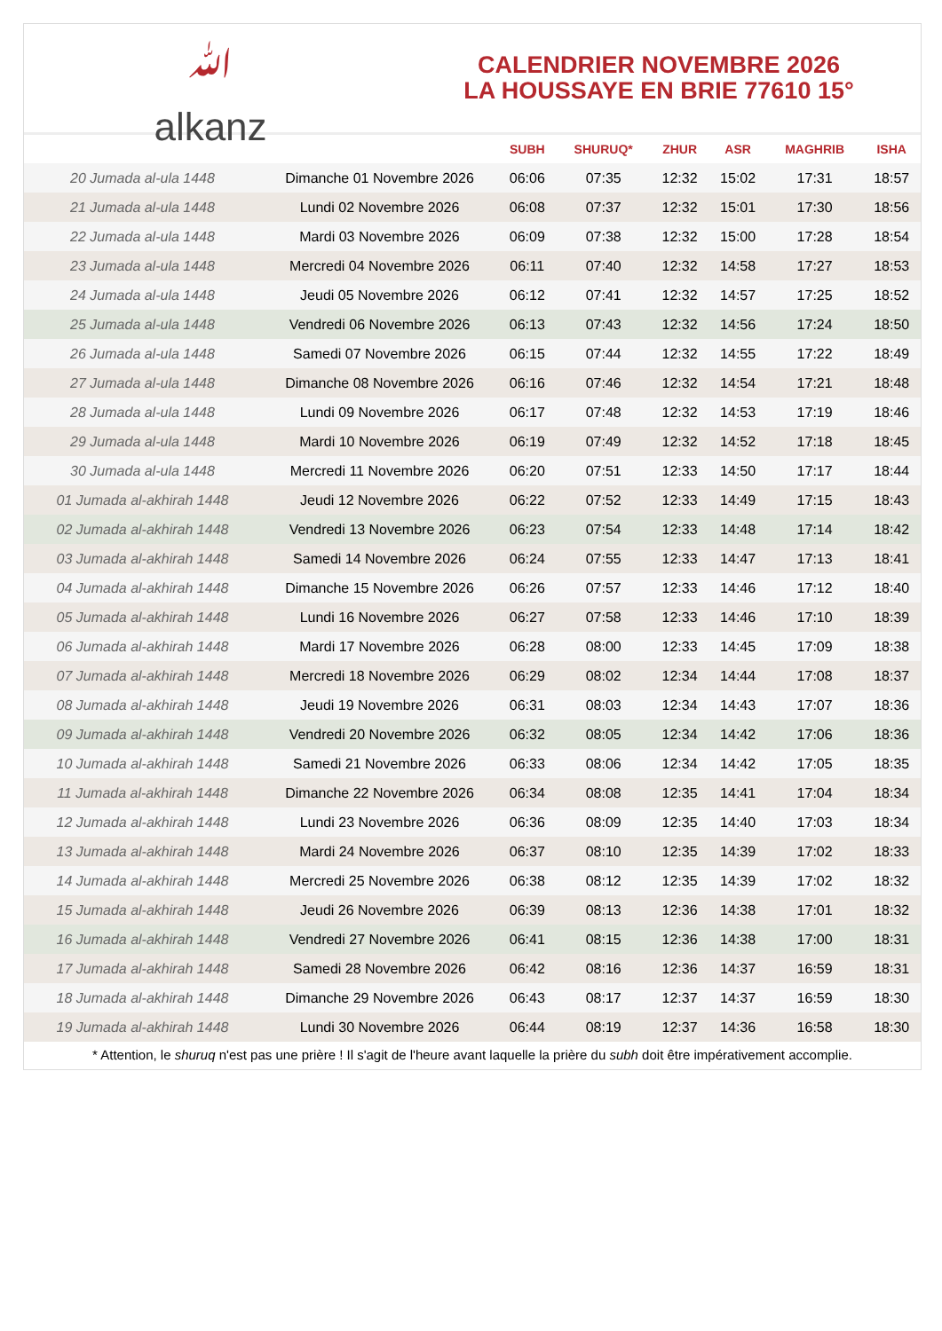ﷲ
alkanz
CALENDRIER NOVEMBRE 2026
LA HOUSSAYE EN BRIE 77610 15°
| | | SUBH | SHURUQ* | ZHUR | ASR | MAGHRIB | ISHA |
| --- | --- | --- | --- | --- | --- | --- | --- |
| 20 Jumada al-ula 1448 | Dimanche 01 Novembre 2026 | 06:06 | 07:35 | 12:32 | 15:02 | 17:31 | 18:57 |
| 21 Jumada al-ula 1448 | Lundi 02 Novembre 2026 | 06:08 | 07:37 | 12:32 | 15:01 | 17:30 | 18:56 |
| 22 Jumada al-ula 1448 | Mardi 03 Novembre 2026 | 06:09 | 07:38 | 12:32 | 15:00 | 17:28 | 18:54 |
| 23 Jumada al-ula 1448 | Mercredi 04 Novembre 2026 | 06:11 | 07:40 | 12:32 | 14:58 | 17:27 | 18:53 |
| 24 Jumada al-ula 1448 | Jeudi 05 Novembre 2026 | 06:12 | 07:41 | 12:32 | 14:57 | 17:25 | 18:52 |
| 25 Jumada al-ula 1448 | Vendredi 06 Novembre 2026 | 06:13 | 07:43 | 12:32 | 14:56 | 17:24 | 18:50 |
| 26 Jumada al-ula 1448 | Samedi 07 Novembre 2026 | 06:15 | 07:44 | 12:32 | 14:55 | 17:22 | 18:49 |
| 27 Jumada al-ula 1448 | Dimanche 08 Novembre 2026 | 06:16 | 07:46 | 12:32 | 14:54 | 17:21 | 18:48 |
| 28 Jumada al-ula 1448 | Lundi 09 Novembre 2026 | 06:17 | 07:48 | 12:32 | 14:53 | 17:19 | 18:46 |
| 29 Jumada al-ula 1448 | Mardi 10 Novembre 2026 | 06:19 | 07:49 | 12:32 | 14:52 | 17:18 | 18:45 |
| 30 Jumada al-ula 1448 | Mercredi 11 Novembre 2026 | 06:20 | 07:51 | 12:33 | 14:50 | 17:17 | 18:44 |
| 01 Jumada al-akhirah 1448 | Jeudi 12 Novembre 2026 | 06:22 | 07:52 | 12:33 | 14:49 | 17:15 | 18:43 |
| 02 Jumada al-akhirah 1448 | Vendredi 13 Novembre 2026 | 06:23 | 07:54 | 12:33 | 14:48 | 17:14 | 18:42 |
| 03 Jumada al-akhirah 1448 | Samedi 14 Novembre 2026 | 06:24 | 07:55 | 12:33 | 14:47 | 17:13 | 18:41 |
| 04 Jumada al-akhirah 1448 | Dimanche 15 Novembre 2026 | 06:26 | 07:57 | 12:33 | 14:46 | 17:12 | 18:40 |
| 05 Jumada al-akhirah 1448 | Lundi 16 Novembre 2026 | 06:27 | 07:58 | 12:33 | 14:46 | 17:10 | 18:39 |
| 06 Jumada al-akhirah 1448 | Mardi 17 Novembre 2026 | 06:28 | 08:00 | 12:33 | 14:45 | 17:09 | 18:38 |
| 07 Jumada al-akhirah 1448 | Mercredi 18 Novembre 2026 | 06:29 | 08:02 | 12:34 | 14:44 | 17:08 | 18:37 |
| 08 Jumada al-akhirah 1448 | Jeudi 19 Novembre 2026 | 06:31 | 08:03 | 12:34 | 14:43 | 17:07 | 18:36 |
| 09 Jumada al-akhirah 1448 | Vendredi 20 Novembre 2026 | 06:32 | 08:05 | 12:34 | 14:42 | 17:06 | 18:36 |
| 10 Jumada al-akhirah 1448 | Samedi 21 Novembre 2026 | 06:33 | 08:06 | 12:34 | 14:42 | 17:05 | 18:35 |
| 11 Jumada al-akhirah 1448 | Dimanche 22 Novembre 2026 | 06:34 | 08:08 | 12:35 | 14:41 | 17:04 | 18:34 |
| 12 Jumada al-akhirah 1448 | Lundi 23 Novembre 2026 | 06:36 | 08:09 | 12:35 | 14:40 | 17:03 | 18:34 |
| 13 Jumada al-akhirah 1448 | Mardi 24 Novembre 2026 | 06:37 | 08:10 | 12:35 | 14:39 | 17:02 | 18:33 |
| 14 Jumada al-akhirah 1448 | Mercredi 25 Novembre 2026 | 06:38 | 08:12 | 12:35 | 14:39 | 17:02 | 18:32 |
| 15 Jumada al-akhirah 1448 | Jeudi 26 Novembre 2026 | 06:39 | 08:13 | 12:36 | 14:38 | 17:01 | 18:32 |
| 16 Jumada al-akhirah 1448 | Vendredi 27 Novembre 2026 | 06:41 | 08:15 | 12:36 | 14:38 | 17:00 | 18:31 |
| 17 Jumada al-akhirah 1448 | Samedi 28 Novembre 2026 | 06:42 | 08:16 | 12:36 | 14:37 | 16:59 | 18:31 |
| 18 Jumada al-akhirah 1448 | Dimanche 29 Novembre 2026 | 06:43 | 08:17 | 12:37 | 14:37 | 16:59 | 18:30 |
| 19 Jumada al-akhirah 1448 | Lundi 30 Novembre 2026 | 06:44 | 08:19 | 12:37 | 14:36 | 16:58 | 18:30 |
* Attention, le shuruq n'est pas une prière ! Il s'agit de l'heure avant laquelle la prière du subh doit être impérativement accomplie.